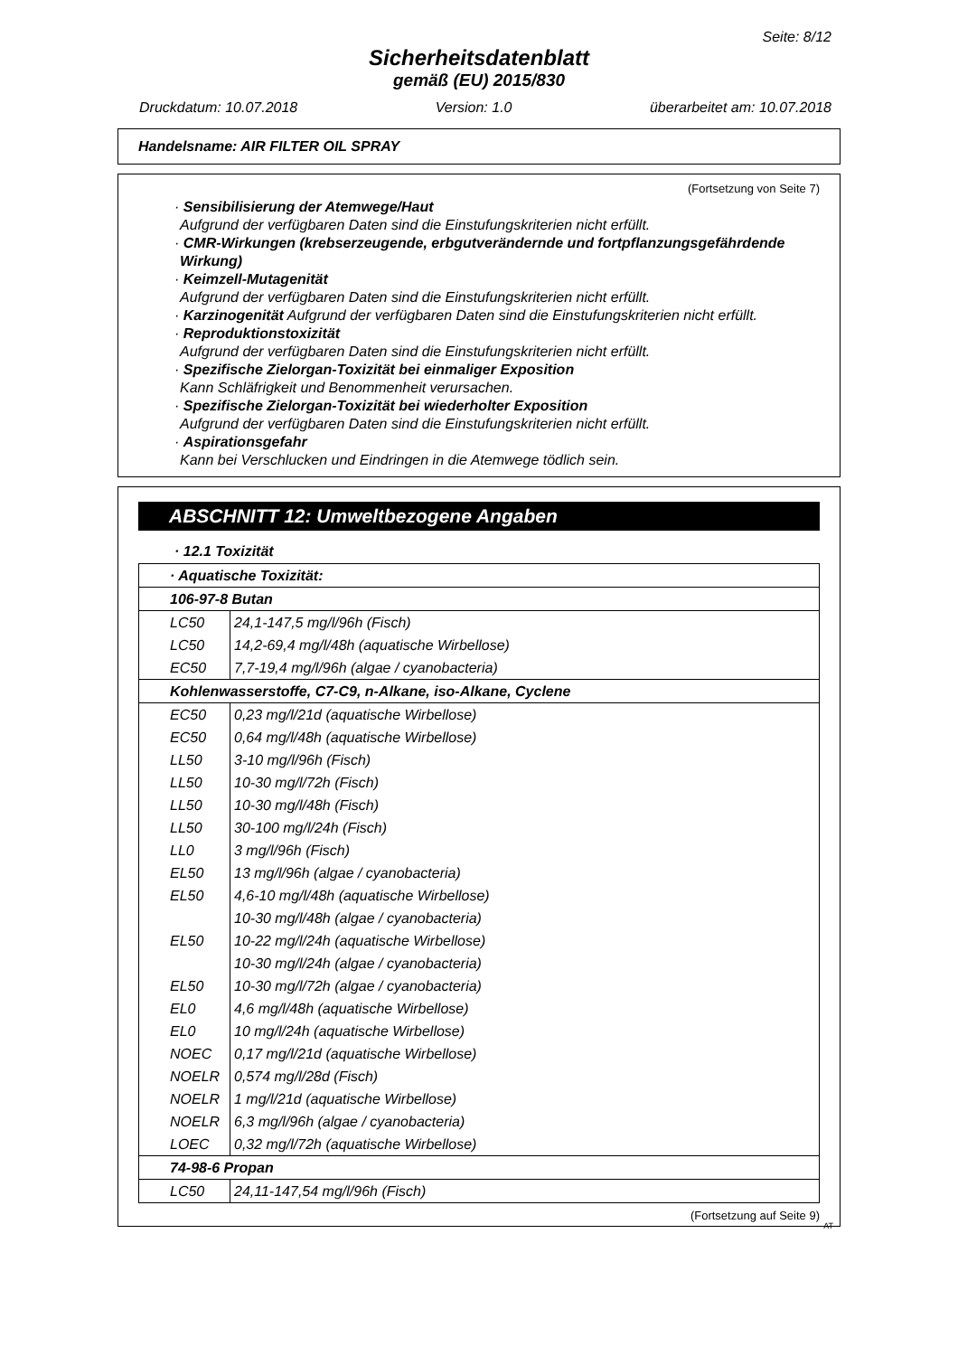Seite: 8/12
Sicherheitsdatenblatt
gemäß (EU) 2015/830
Druckdatum: 10.07.2018 Version: 1.0 überarbeitet am: 10.07.2018
Handelsname: AIR FILTER OIL SPRAY
(Fortsetzung von Seite 7)
· Sensibilisierung der Atemwege/Haut
Aufgrund der verfügbaren Daten sind die Einstufungskriterien nicht erfüllt.
· CMR-Wirkungen (krebserzeugende, erbgutverändernde und fortpflanzungsgefährdende Wirkung)
· Keimzell-Mutagenität
Aufgrund der verfügbaren Daten sind die Einstufungskriterien nicht erfüllt.
· Karzinogenität Aufgrund der verfügbaren Daten sind die Einstufungskriterien nicht erfüllt.
· Reproduktionstoxizität
Aufgrund der verfügbaren Daten sind die Einstufungskriterien nicht erfüllt.
· Spezifische Zielorgan-Toxizität bei einmaliger Exposition
Kann Schläfrigkeit und Benommenheit verursachen.
· Spezifische Zielorgan-Toxizität bei wiederholter Exposition
Aufgrund der verfügbaren Daten sind die Einstufungskriterien nicht erfüllt.
· Aspirationsgefahr
Kann bei Verschlucken und Eindringen in die Atemwege tödlich sein.
ABSCHNITT 12: Umweltbezogene Angaben
· 12.1 Toxizität
| · Aquatische Toxizität: | |
| 106-97-8 Butan | |
| LC50 | 24,1-147,5 mg/l/96h (Fisch) |
| LC50 | 14,2-69,4 mg/l/48h (aquatische Wirbellose) |
| EC50 | 7,7-19,4 mg/l/96h (algae / cyanobacteria) |
| Kohlenwasserstoffe, C7-C9, n-Alkane, iso-Alkane, Cyclene | |
| EC50 | 0,23 mg/l/21d (aquatische Wirbellose) |
| EC50 | 0,64 mg/l/48h (aquatische Wirbellose) |
| LL50 | 3-10 mg/l/96h (Fisch) |
| LL50 | 10-30 mg/l/72h (Fisch) |
| LL50 | 10-30 mg/l/48h (Fisch) |
| LL50 | 30-100 mg/l/24h (Fisch) |
| LL0 | 3 mg/l/96h (Fisch) |
| EL50 | 13 mg/l/96h (algae / cyanobacteria) |
| EL50 | 4,6-10 mg/l/48h (aquatische Wirbellose) |
| | 10-30 mg/l/48h (algae / cyanobacteria) |
| EL50 | 10-22 mg/l/24h (aquatische Wirbellose) |
| | 10-30 mg/l/24h (algae / cyanobacteria) |
| EL50 | 10-30 mg/l/72h (algae / cyanobacteria) |
| EL0 | 4,6 mg/l/48h (aquatische Wirbellose) |
| EL0 | 10 mg/l/24h (aquatische Wirbellose) |
| NOEC | 0,17 mg/l/21d (aquatische Wirbellose) |
| NOELR | 0,574 mg/l/28d (Fisch) |
| NOELR | 1 mg/l/21d (aquatische Wirbellose) |
| NOELR | 6,3 mg/l/96h (algae / cyanobacteria) |
| LOEC | 0,32 mg/l/72h (aquatische Wirbellose) |
| 74-98-6 Propan | |
| LC50 | 24,11-147,54 mg/l/96h (Fisch) |
(Fortsetzung auf Seite 9)
AT